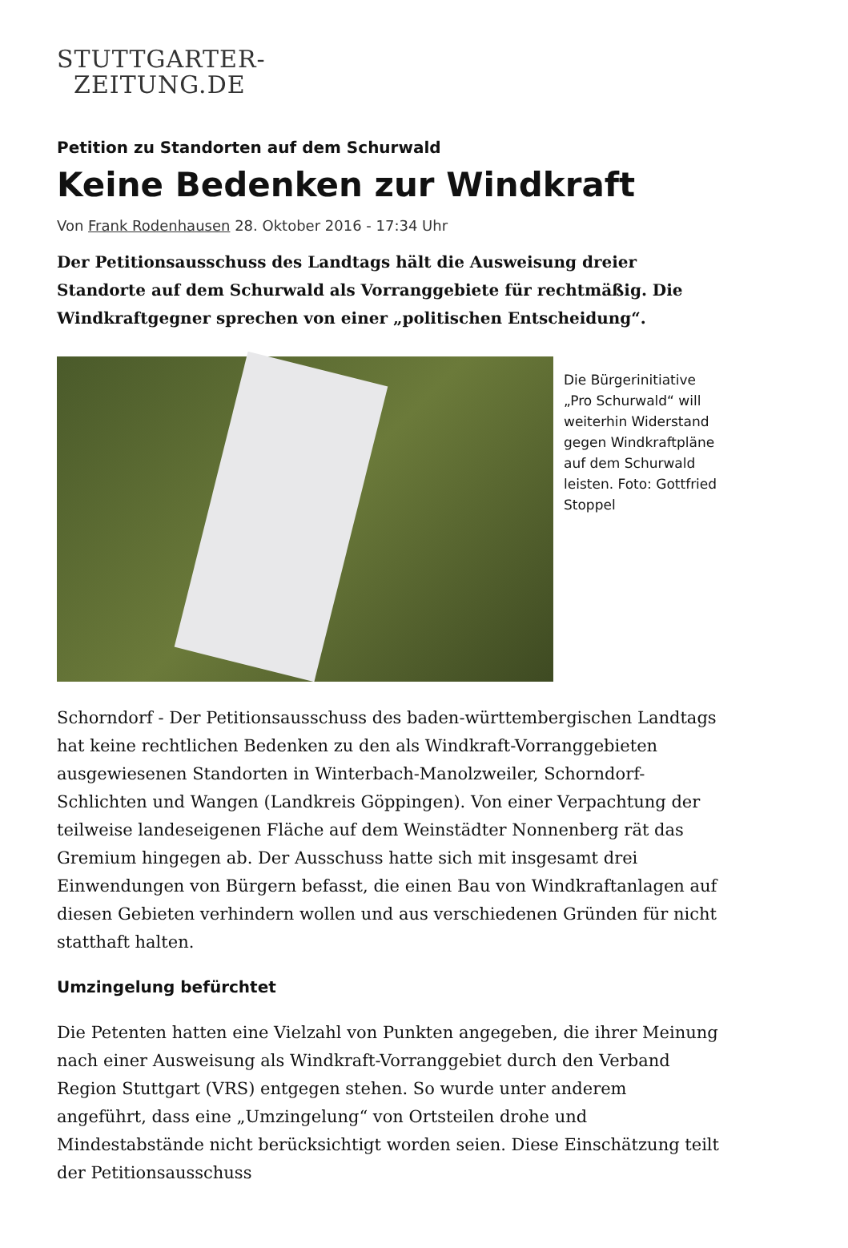STUTTGARTER-
ZEITUNG.DE
Petition zu Standorten auf dem Schurwald
Keine Bedenken zur Windkraft
Von Frank Rodenhausen 28. Oktober 2016 - 17:34 Uhr
Der Petitionsausschuss des Landtags hält die Ausweisung dreier Standorte auf dem Schurwald als Vorranggebiete für rechtmäßig. Die Windkraftgegner sprechen von einer „politischen Entscheidung“.
Die Bürgerinitiative „Pro Schurwald“ will weiterhin Widerstand gegen Windkraftpläne auf dem Schurwald leisten. Foto: Gottfried Stoppel
Schorndorf - Der Petitionsausschuss des baden-württembergischen Landtags hat keine rechtlichen Bedenken zu den als Windkraft-Vorranggebieten ausgewiesenen Standorten in Winterbach-Manolzweiler, Schorndorf-Schlichten und Wangen (Landkreis Göppingen). Von einer Verpachtung der teilweise landeseigenen Fläche auf dem Weinstädter Nonnenberg rät das Gremium hingegen ab. Der Ausschuss hatte sich mit insgesamt drei Einwendungen von Bürgern befasst, die einen Bau von Windkraftanlagen auf diesen Gebieten verhindern wollen und aus verschiedenen Gründen für nicht statthaft halten.
Umzingelung befürchtet
Die Petenten hatten eine Vielzahl von Punkten angegeben, die ihrer Meinung nach einer Ausweisung als Windkraft-Vorranggebiet durch den Verband Region Stuttgart (VRS) entgegen stehen. So wurde unter anderem angeführt, dass eine „Umzingelung“ von Ortsteilen drohe und Mindestabstände nicht berücksichtigt worden seien. Diese Einschätzung teilt der Petitionsausschuss